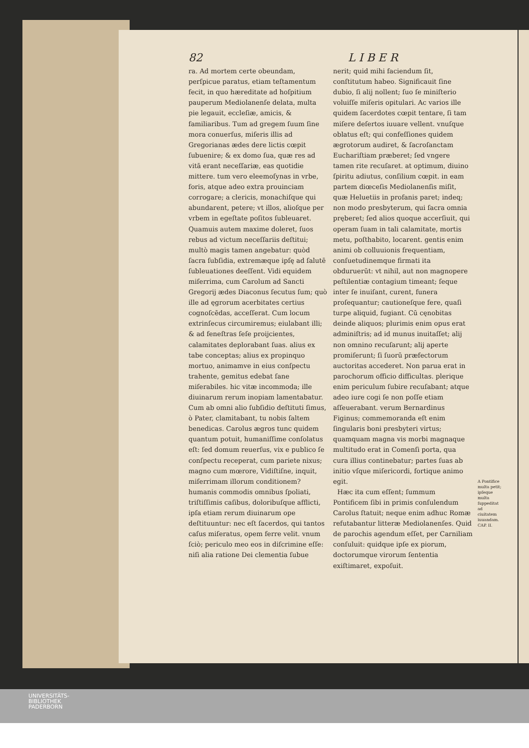82 L I B E R
ra. Ad mortem certe obeundam, perſpicue paratus, etiam teſtamentum fecit, in quo hæreditate ad hoſpitium pauperum Mediolanenſe delata, multa pie legauit, eccleſiæ, amicis, & familiaribus. Tum ad gregem ſuum ſine mora conuerſus, miſeris illis ad Gregorianas ædes dere lictis cœpit ſubuenire; & ex domo ſua, quæ res ad vitā erant neceſſariæ, eas quotidie mittere. tum vero eleemoſynas in vrbe, foris, atque adeo extra prouinciam corrogare; a clericis, monachiſque qui abundarent, petere; vt illos, alioſque per vrbem in egeſtate poſitos ſubleuaret. Quamuis autem maxime doleret, ſuos rebus ad victum neceſſariis deſtitui; multò magis tamen angebatur: quòd ſacra ſubſidia, extremæque ipſę ad ſalutē ſubleuationes deeſſent. Vidi equidem miſerrima, cum Carolum ad Sancti Gregorij ædes Diaconus ſecutus ſum; quò ille ad ęgrorum acerbitates certius cognoſcēdas, acceſſerat. Cum locum extrinſecus circumiremus; eiulabant illi; & ad feneſtras ſeſe proijcientes, calamitates deplorabant ſuas. alius ex tabe conceptas; alius ex propinquo mortuo, animamve in eius conſpectu trahente, gemitus edebat ſane miſerabiles. hic vitæ incommoda; ille diuinarum rerum inopiam lamentabatur. Cum ab omni alio ſubſidio deſtituti ſimus, ò Pater, clamitabant, tu nobis ſaltem benedicas. Carolus ægros tunc quidem quantum potuit, humaniſſime conſolatus eſt: ſed domum reuerſus, vix e publico ſe conſpectu receperat, cum pariete nixus; magno cum mœrore, Vidiſtiſne, inquit, miſerrimam illorum conditionem? humanis commodis omnibus ſpoliati, triſtiſſimis caſibus, doloribuſque afflicti, ipſa etiam rerum diuinarum ope deſtituuntur: nec eſt ſacerdos, qui tantos caſus miſeratus, opem ferre velit. vnum ſciò; periculo meo eos in diſcrimine eſſe: niſi alia ratione Dei clementia ſubue
nerit; quid mihi faciendum ſit, conſtitutum habeo. Significauit ſine dubio, ſi alij nollent; ſuo ſe miniſterio voluiſſe miſeris opitulari. Ac varios ille quidem ſacerdotes cœpit tentare, ſi tam miſere deſertos iuuare vellent. vnuſque oblatus eſt; qui confeſſiones quidem ægrotorum audiret, & ſacroſanctam Euchariſtiam præberet; ſed vngere tamen rite recuſaret. at optimum, diuino ſpiritu adiutus, conſilium cœpit. in eam partem diœceſis Mediolanenſis miſit, quæ Heluetiis in profanis paret; indeq; non modo presbyterum, qui ſacra omnia pręberet; ſed alios quoque accerſiuit, qui operam ſuam in tali calamitate, mortis metu, poſthabito, locarent. gentis enim animi ob colluuionis frequentiam, conſuetudinemque firmati ita obduruerūt: vt nihil, aut non magnopere peſtilentiæ contagium timeant; ſeque inter ſe inuiſant, curent, funera proſequantur; cautioneſque fere, quaſi turpe aliquid, fugiant. Cū cęnobitas deinde aliquos; plurimis enim opus erat adminiſtris; ad id munus inuitaſſet; alij non omnino recuſarunt; alij aperte promiſerunt; ſi ſuorū præfectorum auctoritas accederet. Non parua erat in parochorum officio difficultas. plerique enim periculum ſubire recuſabant; atque adeo iure cogi ſe non poſſe etiam aſſeuerabant. verum Bernardinus Figinus; commemoranda eſt enim ſingularis boni presbyteri virtus; quamquam magna vis morbi magnaque multitudo erat in Comenſi porta, qua cura illius continebatur; partes ſuas ab initio vſque miſericordi, fortique animo egit.
Hæc ita cum eſſent; ſummum Pontificem ſibi in primis conſulendum Carolus ſtatuit; neque enim adhuc Romæ refutabantur litteræ Mediolanenſes. Quid de parochis agendum eſſet, per Carniliam conſuluit: quidque ipſe ex piorum, doctorumque virorum ſententia exiſtimaret, expoſuit.
A Pontifice multa petit; ipſeque multa ſuppeditat ad ciuitatem iuuandam. CAP. II.
UNIVERSITÄTS-
BIBLIOTHEK
PADERBORN